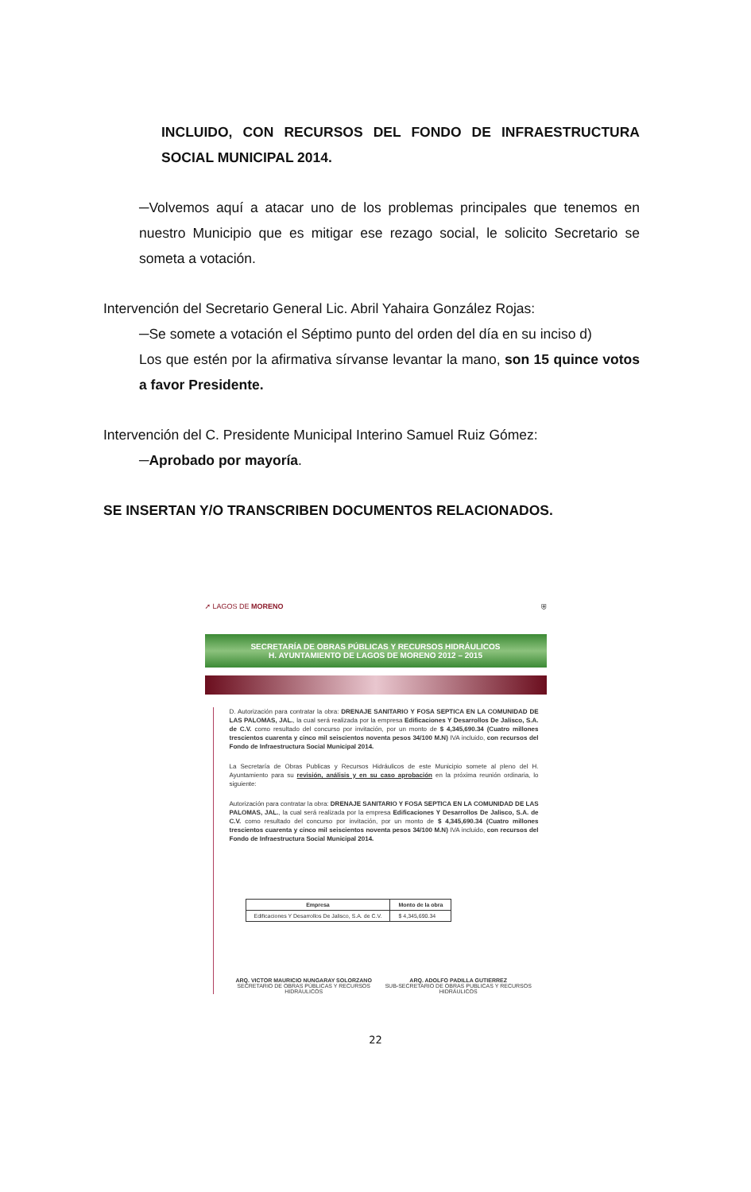INCLUIDO, CON RECURSOS DEL FONDO DE INFRAESTRUCTURA SOCIAL MUNICIPAL 2014.
─Volvemos aquí a atacar uno de los problemas principales que tenemos en nuestro Municipio que es mitigar ese rezago social, le solicito Secretario se someta a votación.
Intervención del Secretario General Lic. Abril Yahaira González Rojas:
─Se somete a votación el Séptimo punto del orden del día en su inciso d)
Los que estén por la afirmativa sírvanse levantar la mano, son 15 quince votos a favor Presidente.
Intervención del C. Presidente Municipal Interino Samuel Ruiz Gómez:
─Aprobado por mayoría.
SE INSERTAN Y/O TRANSCRIBEN DOCUMENTOS RELACIONADOS.
➚ LAGOS DE MORENO ⛨
SECRETARÍA DE OBRAS PÚBLICAS Y RECURSOS HIDRÁULICOS
H. AYUNTAMIENTO DE LAGOS DE MORENO 2012 – 2015
D. Autorización para contratar la obra: DRENAJE SANITARIO Y FOSA SEPTICA EN LA COMUNIDAD DE LAS PALOMAS, JAL., la cual será realizada por la empresa Edificaciones Y Desarrollos De Jalisco, S.A. de C.V. como resultado del concurso por invitación, por un monto de $ 4,345,690.34 (Cuatro millones trescientos cuarenta y cinco mil seiscientos noventa pesos 34/100 M.N) IVA incluido, con recursos del Fondo de Infraestructura Social Municipal 2014.
La Secretaría de Obras Publicas y Recursos Hidráulicos de este Municipio somete al pleno del H. Ayuntamiento para su revisión, análisis y en su caso aprobación en la próxima reunión ordinaria, lo siguiente:
Autorización para contratar la obra: DRENAJE SANITARIO Y FOSA SEPTICA EN LA COMUNIDAD DE LAS PALOMAS, JAL., la cual será realizada por la empresa Edificaciones Y Desarrollos De Jalisco, S.A. de C.V. como resultado del concurso por invitación, por un monto de $ 4,345,690.34 (Cuatro millones trescientos cuarenta y cinco mil seiscientos noventa pesos 34/100 M.N) IVA incluido, con recursos del Fondo de Infraestructura Social Municipal 2014.
| Empresa | Monto de la obra |
| --- | --- |
| Edificaciones Y Desarrollos De Jalisco, S.A. de C.V. | $ 4,345,690.34 |
ARQ. VICTOR MAURICIO NUNGARAY SOLORZANO
SECRETARIO DE OBRAS PÚBLICAS Y RECURSOS HIDRÁULICOS
ARQ. ADOLFO PADILLA GUTIERREZ
SUB-SECRETARIO DE OBRAS PUBLICAS Y RECURSOS HIDRÁULICOS
22